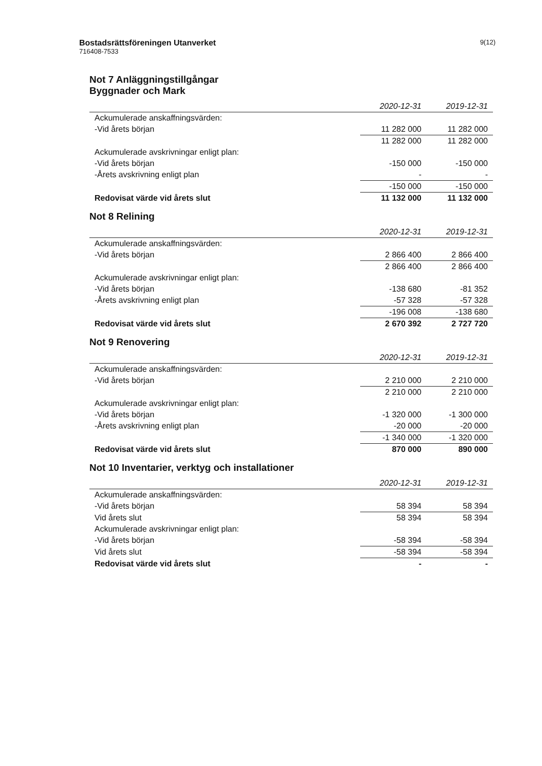Bostadsrättsföreningen Utanverket
716408-7533
9(12)
Not 7 Anläggningstillgångar
Byggnader och Mark
| | 2020-12-31 | 2019-12-31 |
| --- | --- | --- |
| Ackumulerade anskaffningsvärden: | | |
| -Vid årets början | 11 282 000 | 11 282 000 |
| | 11 282 000 | 11 282 000 |
| Ackumulerade avskrivningar enligt plan: | | |
| -Vid årets början | -150 000 | -150 000 |
| -Årets avskrivning enligt plan | - | - |
| | -150 000 | -150 000 |
| Redovisat värde vid årets slut | 11 132 000 | 11 132 000 |
Not 8 Relining
| | 2020-12-31 | 2019-12-31 |
| --- | --- | --- |
| Ackumulerade anskaffningsvärden: | | |
| -Vid årets början | 2 866 400 | 2 866 400 |
| | 2 866 400 | 2 866 400 |
| Ackumulerade avskrivningar enligt plan: | | |
| -Vid årets början | -138 680 | -81 352 |
| -Årets avskrivning enligt plan | -57 328 | -57 328 |
| | -196 008 | -138 680 |
| Redovisat värde vid årets slut | 2 670 392 | 2 727 720 |
Not 9 Renovering
| | 2020-12-31 | 2019-12-31 |
| --- | --- | --- |
| Ackumulerade anskaffningsvärden: | | |
| -Vid årets början | 2 210 000 | 2 210 000 |
| | 2 210 000 | 2 210 000 |
| Ackumulerade avskrivningar enligt plan: | | |
| -Vid årets början | -1 320 000 | -1 300 000 |
| -Årets avskrivning enligt plan | -20 000 | -20 000 |
| | -1 340 000 | -1 320 000 |
| Redovisat värde vid årets slut | 870 000 | 890 000 |
Not 10 Inventarier, verktyg och installationer
| | 2020-12-31 | 2019-12-31 |
| --- | --- | --- |
| Ackumulerade anskaffningsvärden: | | |
| -Vid årets början | 58 394 | 58 394 |
| Vid årets slut | 58 394 | 58 394 |
| Ackumulerade avskrivningar enligt plan: | | |
| -Vid årets början | -58 394 | -58 394 |
| Vid årets slut | -58 394 | -58 394 |
| Redovisat värde vid årets slut | - | - |